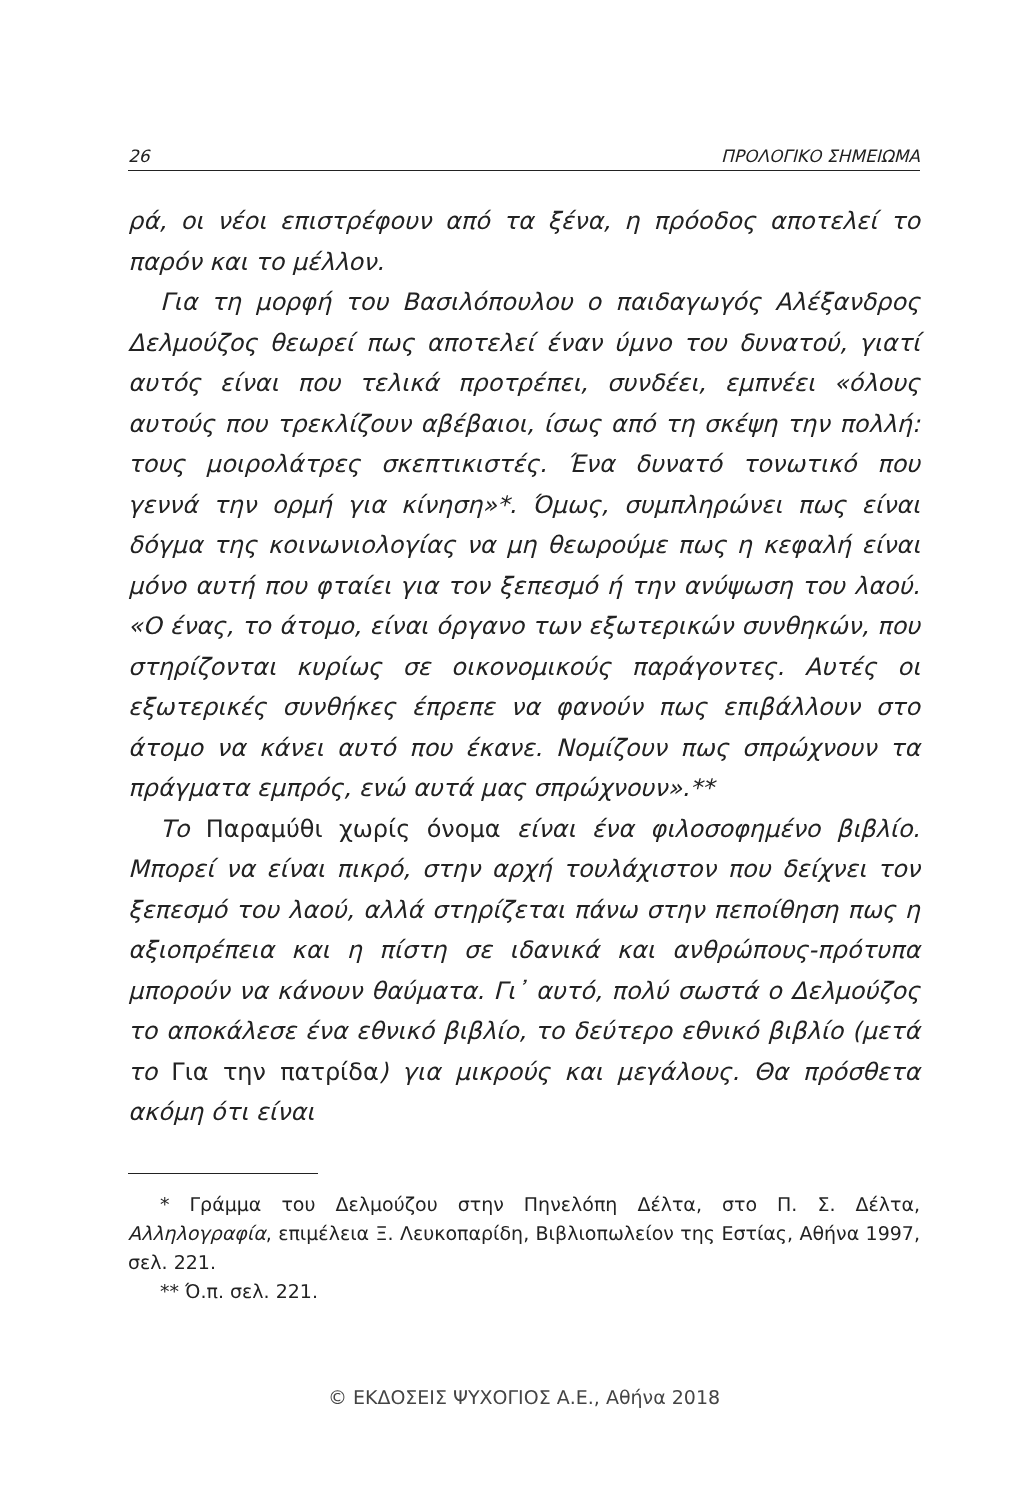26 ΠΡΟΛΟΓΙΚΟ ΣΗΜΕΙΩΜΑ
ρά, οι νέοι επιστρέφουν από τα ξένα, η πρόοδος αποτελεί το παρόν και το μέλλον.
Για τη μορφή του Βασιλόπουλου ο παιδαγωγός Αλέξανδρος Δελμούζος θεωρεί πως αποτελεί έναν ύμνο του δυνατού, γιατί αυτός είναι που τελικά προτρέπει, συνδέει, εμπνέει «όλους αυτούς που τρεκλίζουν αβέβαιοι, ίσως από τη σκέψη την πολλή: τους μοιρολάτρες σκεπτικιστές. Ένα δυνατό τονωτικό που γεννά την ορμή για κίνηση»*. Όμως, συμπληρώνει πως είναι δόγμα της κοινωνιολογίας να μη θεωρούμε πως η κεφαλή είναι μόνο αυτή που φταίει για τον ξεπεσμό ή την ανύψωση του λαού. «Ο ένας, το άτομο, είναι όργανο των εξωτερικών συνθηκών, που στηρίζονται κυρίως σε οικονομικούς παράγοντες. Αυτές οι εξωτερικές συνθήκες έπρεπε να φανούν πως επιβάλλουν στο άτομο να κάνει αυτό που έκανε. Νομίζουν πως σπρώχνουν τα πράγματα εμπρός, ενώ αυτά μας σπρώχνουν».**
Το Παραμύθι χωρίς όνομα είναι ένα φιλοσοφημένο βιβλίο. Μπορεί να είναι πικρό, στην αρχή τουλάχιστον που δείχνει τον ξεπεσμό του λαού, αλλά στηρίζεται πάνω στην πεποίθηση πως η αξιοπρέπεια και η πίστη σε ιδανικά και ανθρώπους-πρότυπα μπορούν να κάνουν θαύματα. Γι᾽ αυτό, πολύ σωστά ο Δελμούζος το αποκάλεσε ένα εθνικό βιβλίο, το δεύτερο εθνικό βιβλίο (μετά το Για την πατρίδα) για μικρούς και μεγάλους. Θα πρόσθετα ακόμη ότι είναι
* Γράμμα του Δελμούζου στην Πηνελόπη Δέλτα, στο Π. Σ. Δέλτα, Αλληλογραφία, επιμέλεια Ξ. Λευκοπαρίδη, Βιβλιοπωλείον της Εστίας, Αθήνα 1997, σελ. 221.
** Ό.π. σελ. 221.
© ΕΚΔΟΣΕΙΣ ΨΥΧΟΓΙΟΣ Α.Ε., Αθήνα 2018